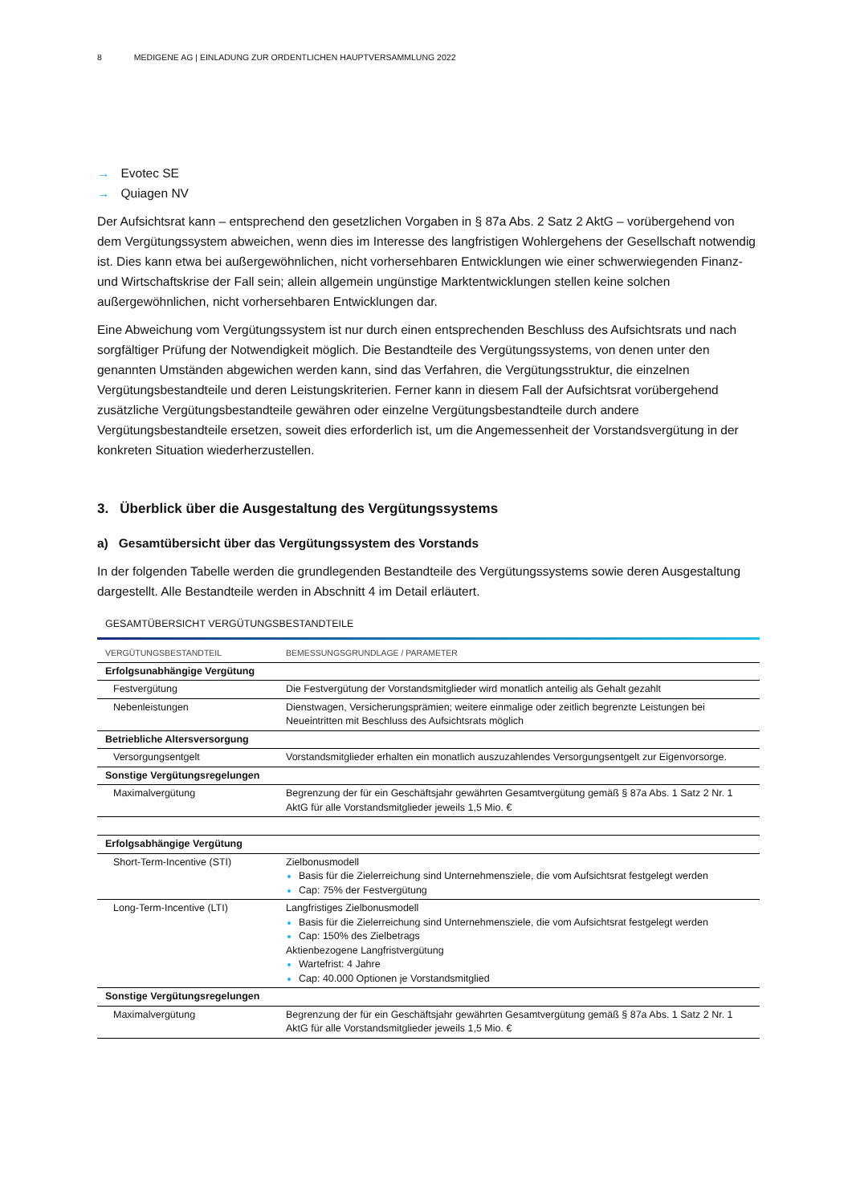8 MEDIGENE AG | EINLADUNG ZUR ORDENTLICHEN HAUPTVERSAMMLUNG 2022
→ Evotec SE
→ Quiagen NV
Der Aufsichtsrat kann – entsprechend den gesetzlichen Vorgaben in § 87a Abs. 2 Satz 2 AktG – vorübergehend von dem Vergütungssystem abweichen, wenn dies im Interesse des langfristigen Wohlergehens der Gesellschaft notwendig ist. Dies kann etwa bei außergewöhnlichen, nicht vorhersehbaren Entwicklungen wie einer schwerwiegenden Finanz- und Wirtschaftskrise der Fall sein; allein allgemein ungünstige Marktentwicklungen stellen keine solchen außergewöhnlichen, nicht vorhersehbaren Entwicklungen dar.
Eine Abweichung vom Vergütungssystem ist nur durch einen entsprechenden Beschluss des Aufsichtsrats und nach sorgfältiger Prüfung der Notwendigkeit möglich. Die Bestandteile des Vergütungssystems, von denen unter den genannten Umständen abgewichen werden kann, sind das Verfahren, die Vergütungsstruktur, die einzelnen Vergütungsbestandteile und deren Leistungskriterien. Ferner kann in diesem Fall der Aufsichtsrat vorübergehend zusätzliche Vergütungsbestandteile gewähren oder einzelne Vergütungsbestandteile durch andere Vergütungsbestandteile ersetzen, soweit dies erforderlich ist, um die Angemessenheit der Vorstandsvergütung in der konkreten Situation wiederherzustellen.
3. Überblick über die Ausgestaltung des Vergütungssystems
a) Gesamtübersicht über das Vergütungssystem des Vorstands
In der folgenden Tabelle werden die grundlegenden Bestandteile des Vergütungssystems sowie deren Ausgestaltung dargestellt. Alle Bestandteile werden in Abschnitt 4 im Detail erläutert.
GESAMTÜBERSICHT VERGÜTUNGSBESTANDTEILE
| VERGÜTUNGSBESTANDTEIL | BEMESSUNGSGRUNDLAGE / PARAMETER |
| --- | --- |
| Erfolgsunabhängige Vergütung | |
| Festvergütung | Die Festvergütung der Vorstandsmitglieder wird monatlich anteilig als Gehalt gezahlt |
| Nebenleistungen | Dienstwagen, Versicherungsprämien; weitere einmalige oder zeitlich begrenzte Leistungen bei Neueintritten mit Beschluss des Aufsichtsrats möglich |
| Betriebliche Altersversorgung | |
| Versorgungsentgelt | Vorstandsmitglieder erhalten ein monatlich auszuzahlendes Versorgungsentgelt zur Eigenvorsorge. |
| Sonstige Vergütungsregelungen | |
| Maximalvergütung | Begrenzung der für ein Geschäftsjahr gewährten Gesamtvergütung gemäß § 87a Abs. 1 Satz 2 Nr. 1 AktG für alle Vorstandsmitglieder jeweils 1,5 Mio. € |
| Erfolgsabhängige Vergütung | |
| Short-Term-Incentive (STI) | Zielbonusmodell Basis für die Zielerreichung sind Unternehmensziele, die vom Aufsichtsrat festgelegt werden Cap: 75% der Festvergütung |
| Long-Term-Incentive (LTI) | Langfristiges Zielbonusmodell Basis für die Zielerreichung sind Unternehmensziele, die vom Aufsichtsrat festgelegt werden Cap: 150% des Zielbetrags Aktienbezogene Langfristvergütung Wartefrist: 4 Jahre Cap: 40.000 Optionen je Vorstandsmitglied |
| Sonstige Vergütungsregelungen | |
| Maximalvergütung | Begrenzung der für ein Geschäftsjahr gewährten Gesamtvergütung gemäß § 87a Abs. 1 Satz 2 Nr. 1 AktG für alle Vorstandsmitglieder jeweils 1,5 Mio. € |